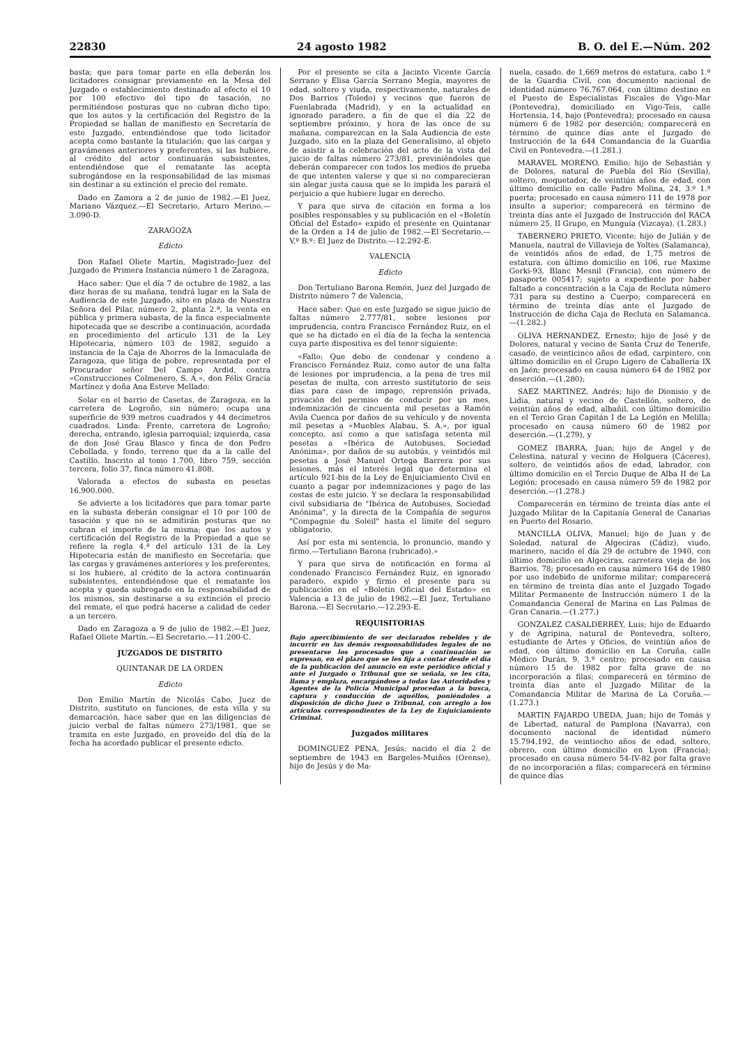22830 24 agosto 1982 B. O. del E.—Núm. 202
basta; que para tomar parte en ella deberán los licitadores consignar previamente en la Mesa del Juzgado o establecimiento destinado al efecto el 10 por 100 efectivo del tipo de tasación, no permitiéndose posturas que no cubran dicho tipo; que los autos y la certificación del Registro de la Propiedad se hallan de manifiesto en Secretaría de este Juzgado, entendiéndose que todo licitador acepta como bastante la titulación; que las cargas y gravámenes anteriores y preferentes, si las hubiere, al crédito del actor continuarán subsistentes, entendiéndose que el rematante las acepta subrogándose en la responsabilidad de las mismas sin destinar a su extinción el precio del remate.
Dado en Zamora a 2 de junio de 1982.—El Juez, Mariano Vázquez.—El Secretario, Arturo Merino.—3.090-D.
ZARAGOZA
Edicto
Don Rafael Oliete Martín, Magistrado-Juez del Juzgado de Primera Instancia número 1 de Zaragoza,
Hace saber: Que el día 7 de octubre de 1982, a las diez horas de su mañana, tendrá lugar en la Sala de Audiencia de este Juzgado, sito en plaza de Nuestra Señora del Pilar, número 2, planta 2.ª, la venta en pública y primera subasta, de la finca especialmente hipotecada que se describe a continuación, acordada en procedimiento del artículo 131 de la Ley Hipotecaria, número 103 de 1982, seguido a instancia de la Caja de Ahorros de la Inmaculada de Zaragoza, que litiga de pobre, representada por el Procurador señor Del Campo Ardid, contra «Construcciones Colmenero, S. A.», don Félix Gracia Martínez y doña Ana Esteve Mellado:
Solar en el barrio de Casetas, de Zaragoza, en la carretera de Logroño, sin número; ocupa una superficie de 939 metros cuadrados y 44 decímetros cuadrados. Linda: Frente, carretera de Logroño; derecha, entrando, iglesia parroquial; izquierda, casa de don José Grau Blasco y finca de don Pedro Cebollada, y fondo, terreno que da a la calle del Castillo. Inscrito al tomo 1.700, libro 759, sección tercera, folio 37, finca número 41.808.
Valorada a efectos de subasta en pesetas 16.900.000.
Se advierte a los licitadores que para tomar parte en la subasta deberán consignar el 10 por 100 de tasación y que no se admitirán posturas que no cubran el importe de la misma; que los autos y certificación del Registro de la Propiedad a que se refiere la regla 4.ª del artículo 131 de la Ley Hipotecaria están de manifiesto en Secretaría; que las cargas y gravámenes anteriores y los preferentes, si los hubiere, al crédito de la actora continuarán subsistentes, entendiéndose que el rematante los acepta y queda subrogado en la responsabilidad de los mismos, sin destinarse a su extinción el precio del remate, el que podrá hacerse a calidad de ceder a un tercero.
Dado en Zaragoza a 9 de julio de 1982.—El Juez, Rafael Oliete Martín.—El Secretario.—11.200-C.
JUZGADOS DE DISTRITO
QUINTANAR DE LA ORDEN
Edicto
Don Emilio Martín de Nicolás Cabo, Juez de Distrito, sustituto en funciones, de esta villa y su demarcación, hace saber que en las diligencias de juicio verbal de faltas número 273/1981, que se tramita en este Juzgado, en proveído del día de la fecha ha acordado publicar el presente edicto.
Por el presente se cita a Jacinto Vicente García Serrano y Elisa García Serrano Megía, mayores de edad, soltero y viuda, respectivamente, naturales de Dos Barrios (Toledo) y vecinos que fueron de Fuenlabrada (Madrid), y en la actualidad en ignorado paradero, a fin de que el día 22 de septiembre próximo, y hora de las once de su mañana, comparezcan en la Sala Audiencia de este Juzgado, sito en la plaza del Generalísimo, al objeto de asistir a la celebración del acto de la vista del juicio de faltas número 273/81, previniéndoles que deberán comparecer con todos los medios de prueba de que intenten valerse y que si no comparecieran sin alegar justa causa que se lo impida les parará el perjuicio a que hubiere lugar en derecho.
Y para que sirva de citación en forma a los posibles responsables y su publicación en el «Boletín Oficial del Estado» expido el presente en Quintanar de la Orden a 14 de julio de 1982.—El Secretario.—V.º B.º: El Juez de Distrito.—12.292-E.
VALENCIA
Edicto
Don Tertuliano Barona Remón, Juez del Juzgado de Distrito número 7 de Valencia,
Hace saber: Que en este Juzgado se sigue juicio de faltas número 2.777/81, sobre lesiones por imprudencia, contra Francisco Fernández Ruiz, en el que se ha dictado en el día de la fecha la sentencia cuya parte dispositiva es del tenor siguiente:
«Fallo: Que debo de condenar y condeno a Francisco Fernández Ruiz, como autor de una falta de lesiones por imprudencia, a la pena de tres mil pesetas de multa, con arresto sustitutorio de seis días para caso de impago, reprensión privada, privación del permiso de conducir por un mes, indemnización de cincuenta mil pesetas a Ramón Avila Cuenca por daños de su vehículo y de noventa mil pesetas a «Muebles Alabau, S. A.», por igual concepto, así como a que satisfaga setenta mil pesetas a «Ibérica de Autobuses, Sociedad Anónima», por daños de su autobús, y veintidós mil pesetas a José Manuel Ortega Barrera por sus lesiones, más el interés legal que determina el artículo 921-bis de la Ley de Enjuiciamiento Civil en cuanto a pagar por indemnizaciones y pago de las costas de este juicio. Y se declara la responsabilidad civil subsidiaria de "Ibérica de Autobuses, Sociedad Anónima", y la directa de la Compañía de seguros "Compagnie du Soleil" hasta el límite del seguro obligatorio.
Así por esta mi sentencia, lo pronuncio, mando y firmo.—Tertuliano Barona (rubricado).»
Y para que sirva de notificación en forma al condenado Francisco Fernández Ruiz, en ignorado paradero, expido y firmo el presente para su publicación en el «Boletín Oficial del Estado» en Valencia a 13 de julio de 1982.—El Juez, Tertuliano Barona.—El Secretario.—12.293-E.
REQUISITORIAS
Bajo apercibimiento de ser declarados rebeldes y de incurrir en las demás responsabilidades legales de no presentarse los procesados que a continuación se expresan, en el plazo que se les fija a contar desde el día de la publicación del anuncio en este periódico oficial y ante el Juzgado o Tribunal que se señala, se les cita, llama y emplaza, encargándose a todas las Autoridades y Agentes de la Policía Municipal procedan a la busca, captura y conducción de aquéllos, poniéndoles a disposición de dicho Juez o Tribunal, con arreglo a los artículos correspondientes de la Ley de Enjuiciamiento Criminal.
Juzgados militares
DOMINGUEZ PENA, Jesús; nacido el día 2 de septiembre de 1943 en Bargeles-Muiños (Orense), hijo de Jesús y de Ma-
nuela, casado, de 1,669 metros de estatura, cabo 1.º de la Guardia Civil, con documento nacional de identidad número 76.767.064, con último destino en el Puesto de Especialistas Fiscales de Vigo-Mar (Pontevedra), domiciliado en Vigo-Teis, calle Hortensia, 14, bajo (Pontevedra); procesado en causa número 6 de 1982 por deserción; comparecerá en término de quince días ante el Juzgado de Instrucción de la 644 Comandancia de la Guardia Civil en Pontevedra.—(1.281.)
MARAVEL MORENO, Emilio; hijo de Sebastián y de Dolores, natural de Puebla del Río (Sevilla), soltero, moquetador, de veintiún años de edad, con último domicilio en calle Padre Molina, 24, 3.º 1.ª puerta; procesado en causa número 111 de 1978 por insulto a superior; comparecerá en término de treinta días ante el Juzgado de Instrucción del RACA número 25, II Grupo, en Munguía (Vizcaya). (1.283.)
TABERNERO PRIETO, Vicente; hijo de Julián y de Manuela, nautral de Villavieja de Yoltes (Salamanca), de veintidós años de edad, de 1,75 metros de estatura, con último domicilio en 106, rue Maxime Gorki-93, Blanc Mesnil (Francia), con número de pasaporte 005417; sujeto a expediente por haber faltado a concentración a la Caja de Recluta número 731 para su destino a Cuerpo; comparecerá en término de treinta días ante el Juzgado de Instrucción de dicha Caja de Recluta en Salamanca.—(1.282.)
OLIVA HERNANDEZ, Ernesto; hijo de José y de Dolores, natural y vecino de Santa Cruz de Tenerife, casado, de veinticinco años de edad, carpintero, con último domicilio en el Grupo Ligero de Caballería IX en Jaén; procesado en causa número 64 de 1982 por deserción.—(1.280);
SAEZ MARTINEZ, Andrés; hijo de Dionisio y de Lidia, natural y vecino de Castellón, soltero, de veintiún años de edad, albañil, con último domicilio en el Tercio Gran Capitán I de La Legión en Melilla; procesado en causa número 60 de 1982 por deserción.—(1.279), y
GOMEZ IBARRA, Juan; hijo de Angel y de Celestina, natural y vecino de Holguera (Cáceres), soltero, de veintidós años de edad, labrador, con último domicilio en el Tercio Duque de Alba II de La Legión; procesado en causa número 59 de 1982 por deserción.—(1.278.)
Comparecerán en término de treinta días ante el Juzgado Militar de la Capitanía General de Canarias en Puerto del Rosario.
MANCILLA OLIVA, Manuel; hijo de Juan y de Soledad, natural de Algeciras (Cádiz), viudo, marinero, nacido el día 29 de octubre de 1940, con último domicilio en Algeciras, carretera vieja de los Barrios, 78; procesado en causa número 164 de 1980 por uso indebido de uniforme militar; comparecerá en término de treinta días ante el Juzgado Togado Militar Permanente de Instrucción número 1 de la Comandancia General de Marina en Las Palmas de Gran Canaria.—(1.277.)
GONZALEZ CASALDERREY, Luis; hijo de Eduardo y de Agripina, natural de Pontevedra, soltero, estudiante de Artes y Oficios, de veintiún años de edad, con último domicilio en La Coruña, calle Médico Durán, 9, 3.º centro; procesado en causa número 15 de 1982 por falta grave de no incorporación a filas; comparecerá en término de treinta días ante el Juzgado Militar de la Comandancia Militar de Marina de La Coruña.—(1.273.)
MARTIN FAJARDO UBEDA, Juan; hijo de Tomás y de Libertad, natural de Pamplona (Navarra), con documento nacional de identidad número 15.794.192, de veintiocho años de edad, soltero, obrero, con último domicilio en Lyon (Francia); procesado en causa número 54-IV-82 por falta grave de no incorporación a filas; comparecerá en término de quince días